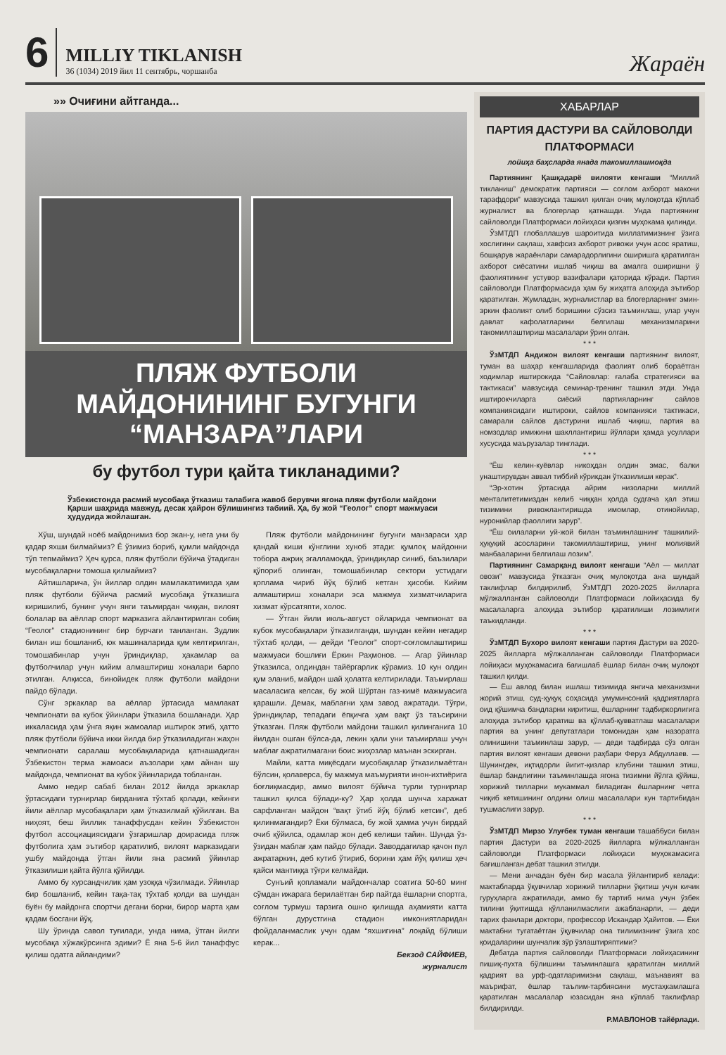6
MILLIY TIKLANISH
36 (1034) 2019 йил 11 сентябрь, чоршанба
Жараён
»» Очиғини айтганда...
ПЛЯЖ ФУТБОЛИ МАЙДОНИНИНГ БУГУНГИ “МАНЗАРА”ЛАРИ
бу футбол тури қайта тикланадими?
Ўзбекистонда расмий мусобақа ўтказиш талабига жавоб берувчи ягона пляж футболи майдони Қарши шаҳрида мавжуд, десак ҳайрон бўлишингиз табиий. Ҳа, бу жой “Геолог” спорт мажмуаси ҳудудида жойлашган.
Хўш, шундай ноёб майдонимиз бор экан-у, нега уни бу қадар яхши билмаймиз? Ё ўзимиз бориб, қумли майдонда тўп тепмаймиз? Ҳеч қурса, пляж футболи бўйича ўтадиган мусобақаларни томоша қилмаймиз?
Айтишларича, ўн йиллар олдин мамлакатимизда ҳам пляж футболи бўйича расмий мусобақа ўтказишга киришилиб, бунинг учун янги таъмирдан чиққан, вилоят болалар ва аёллар спорт марказига айлантирилган собиқ “Геолог” стадионининг бир бурчаги танланган. Зудлик билан иш бошланиб, юк машиналарида қум келтирилган, томошабинлар учун ўриндиқлар, ҳакамлар ва футболчилар учун кийим алмаштириш хоналари барпо этилган. Алқисса, бинойидек пляж футболи майдони пайдо бўлади.
Сўнг эркаклар ва аёллар ўртасида мамлакат чемпионати ва кубок ўйинлари ўтказила бошланади. Ҳар иккаласида ҳам ўнга яқин жамоалар иштирок этиб, ҳатто пляж футболи бўйича икки йилда бир ўтказиладиган жаҳон чемпионати саралаш мусобақаларида қатнашадиган Ўзбекистон терма жамоаси аъзолари ҳам айнан шу майдонда, чемпионат ва кубок ўйинларида тобланган.
Аммо недир сабаб билан 2012 йилда эркаклар ўртасидаги турнирлар бирданига тўхтаб қолади, кейинги йили аёллар мусобақалари ҳам ўтказилмай қўйилган. Ва ниҳоят, беш йиллик танаффусдан кейин Ўзбекистон футбол ассоциациясидаги ўзгаришлар доирасида пляж футболига ҳам эътибор қаратилиб, вилоят марказидаги ушбу майдонда ўтган йили яна расмий ўйинлар ўтказилиши қайта йўлга қўйилди.
Аммо бу хурсандчилик ҳам узоққа чўзилмади. Ўйинлар бир бошланиб, кейин тақа-тақ тўхтаб қолди ва шундан буён бу майдонга спортчи дегани борки, бирор марта ҳам қадам босгани йўқ.
Шу ўринда савол туғилади, унда нима, ўтган йилги мусобақа хўжакўрсинга эдими? Ё яна 5-6 йил танаффус қилиш одатга айландими?
Пляж футболи майдонининг бугунги манзараси ҳар қандай киши кўнглини хуноб этади: қумлоқ майдонни тобора ажриқ эгалламоқда, ўриндиқлар синиб, баъзилари қўпориб олинган, томошабинлар сектори устидаги қоплама чириб йўқ бўлиб кетган ҳисоби. Кийим алмаштириш хоналари эса мажмуа хизматчиларига хизмат кўрсатяпти, холос.
— Ўтган йили июль-август ойларида чемпионат ва кубок мусобақалари ўтказилганди, шундан кейин негадир тўхтаб қолди, — дейди “Геолог” спорт-соғломлаштириш мажмуаси бошлиғи Ёркин Раҳмонов. — Агар ўйинлар ўтказилса, олдиндан тайёргарлик кўрамиз. 10 кун олдин қум эланиб, майдон шай ҳолатга келтирилади. Таъмирлаш масаласига келсак, бу жой Шўртан газ-кимё мажмуасига қарашли. Демак, маблағни ҳам завод ажратади. Тўғри, ўриндиқлар, тепадаги ёпқичга ҳам вақт ўз таъсирини ўтказган. Пляж футболи майдони ташкил қилинганига 10 йилдан ошган бўлса-да, лекин ҳали уни таъмирлаш учун маблағ ажратилмагани боис жиҳозлар маънан эскирган.
Майли, катта миқёсдаги мусобақалар ўтказилмаётган бўлсин, қолаверса, бу мажмуа маъмурияти инон-ихтиёрига боғлиқмасдир, аммо вилоят бўйича турли турнирлар ташкил қилса бўлади-ку? Ҳар ҳолда шунча харажат сарфланган майдон “вақт ўтиб йўқ бўлиб кетсин”, деб қилинмагандир? Ёки бўлмаса, бу жой ҳамма учун бирдай очиб қўйилса, одамлар жон деб келиши тайин. Шунда ўз-ўзидан маблағ ҳам пайдо бўлади. Заводдагилар қачон пул ажратаркин, деб кутиб ўтириб, борини ҳам йўқ қилиш ҳеч қайси мантиққа тўғри келмайди.
Сунъий қопламали майдончалар соатига 50-60 минг сўмдан ижарага берилаётган бир пайтда ёшларни спортга, соғлом турмуш тарзига ошно қилишда аҳамияти катта бўлган дурустгина стадион имкониятларидан фойдаланмаслик учун одам “яхшигина” лоқайд бўлиши керак...
Бекзод САЙФИЕВ,
журналист
ХАБАРЛАР
ПАРТИЯ ДАСТУРИ ВА САЙЛОВОЛДИ ПЛАТФОРМАСИ
лойиҳа баҳсларда янада такомиллашмоқда
Партиянинг Қашқадарё вилояти кенгаши “Миллий тикланиш” демократик партияси — соғлом ахборот макони тарафдори” мавзусида ташкил қилган очиқ мулоқотда кўплаб журналист ва блогерлар қатнашди. Унда партиянинг сайловолди Платформаси лойиҳаси қизғин муҳокама қилинди.
ЎзМТДП глобаллашув шароитида миллатимизнинг ўзига хослигини сақлаш, хавфсиз ахборот ривожи учун асос яратиш, бошқарув жараёнлари самарадорлигини оширишга қаратилган ахборот сиёсатини ишлаб чиқиш ва амалга оширишни ў фаолиятининг устувор вазифалари қаторида кўради. Партия сайловолди Платформасида ҳам бу жиҳатга алоҳида эътибор қаратилган. Жумладан, журналистлар ва блогерларнинг эмин-эркин фаолият олиб боришини сўзсиз таъминлаш, улар учун давлат кафолатларини белгилаш механизмларини такомиллаштириш масалалари ўрин олган.
* * *
ЎзМТДП Андижон вилоят кенгаши партиянинг вилоят, туман ва шаҳар кенгашларида фаолият олиб бораётган ходимлар иштирокида “Сайловлар: ғалаба стратегияси ва тактикаси” мавзусида семинар-тренинг ташкил этди. Унда иштирокчиларга сиёсий партияларнинг сайлов компаниясидаги иштироки, сайлов компанияси тактикаси, самарали сайлов дастурини ишлаб чиқиш, партия ва номзодлар имижини шакллантириш йўллари ҳамда усуллари хусусида маърузалар тинглади.
* * *
“Ёш келин-куёвлар никоҳдан олдин эмас, балки унаштирувдан аввал тиббий кўрикдан ўтказилиши керак”.
“Эр-хотин ўртасида айрим низоларни миллий менталитетимиздан келиб чиққан ҳолда судгача ҳал этиш тизимини ривожлантиришда имомлар, отинойилар, нуронийлар фаоллиги зарур”.
“Ёш оилаларни уй-жой билан таъминлашнинг ташкилий-ҳуқуқий асосларини такомиллаштириш, унинг молиявий манбааларини белгилаш лозим”.
Партиянинг Самарқанд вилоят кенгаши “Аёл — миллат овози” мавзусида ўтказган очиқ мулоқотда ана шундай таклифлар билдирилиб, ЎзМТДП 2020-2025 йилларга мўлжалланган сайловолди Платформаси лойиҳасида бу масалаларга алоҳида эътибор қаратилиши лозимлиги таъкидланди.
* * *
ЎзМТДП Бухоро вилоят кенгаши партия Дастури ва 2020-2025 йилларга мўлжалланган сайловолди Платформаси лойиҳаси муҳокамасига бағишлаб ёшлар билан очиқ мулоқот ташкил қилди.
— Ёш авлод билан ишлаш тизимида янгича механизмни жорий этиш, суд-ҳуқуқ соҳасида умуминсоний қадриятларга оид қўшимча бандларни киритиш, ёшларнинг тадбиркорлигига алоҳида эътибор қаратиш ва қўллаб-қувватлаш масалалари партия ва унинг депутатлари томонидан ҳам назоратга олинишини таъминлаш зарур, — деди тадбирда сўз олган партия вилоят кенгаши девони раҳбари Феруз Абдуллаев. — Шунингдек, иқтидорли йигит-қизлар клубини ташкил этиш, ёшлар бандлигини таъминлашда ягона тизимни йўлга қўйиш, хорижий тилларни мукаммал биладиган ёшларнинг четга чиқиб кетишининг олдини олиш масалалари кун тартибидан тушмаслиги зарур.
* * *
ЎзМТДП Мирзо Улуғбек туман кенгаши ташаббуси билан партия Дастури ва 2020-2025 йилларга мўлжалланган сайловолди Платформаси лойиҳаси муҳокамасига бағишланган дебат ташкил этилди.
— Мени анчадан буён бир масала ўйлантириб келади: мактабларда ўқувчилар хорижий тилларни ўқитиш учун кичик гуруҳларга ажратилади, аммо бу тартиб нима учун ўзбек тилини ўқитишда қўлланилмаслиги ажабланарли, — деди тарих фанлари доктори, профессор Искандар Ҳайитов. — Ёки мактабни тугатаётган ўқувчилар она тилимизнинг ўзига хос қоидаларини шунчалик зўр ўзлаштиряптими?
Дебатда партия сайловолди Платформаси лойиҳасининг пишиқ-пухта бўлишини таъминлашга қаратилган миллий қадрият ва урф-одатларимизни сақлаш, маънавият ва маърифат, ёшлар таълим-тарбиясини мустаҳкамлашга қаратилган масалалар юзасидан яна кўплаб таклифлар билдирилди.
Р.МАВЛОНОВ тайёрлади.